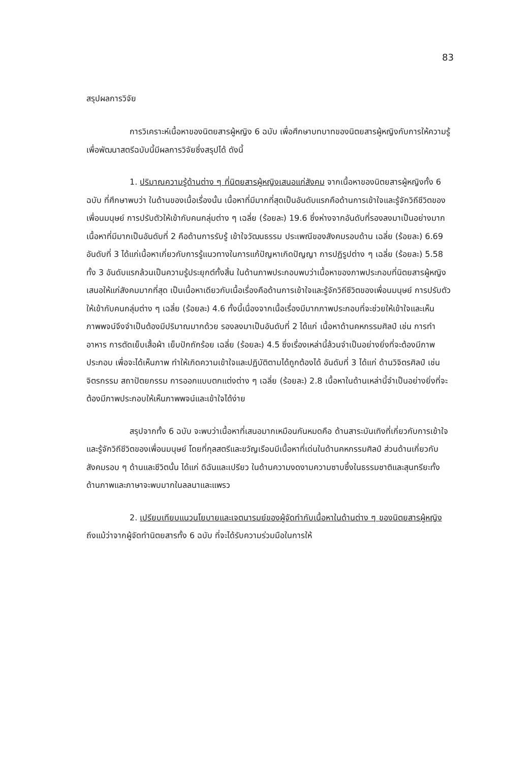83
สรุปผลการวิจัย
การวิเคราะห์เนื้อหาของนิตยสารผู้หญิง 6 ฉบับ เพื่อศึกษาบทบาทของนิตยสารผู้หญิงกับการให้ความรู้เพื่อพัฒนาสตรีฉบับนี้มีผลการวิจัยซึ่งสรุปได้ ดังนี้
1. ปริมาณความรู้ด้านต่าง ๆ ที่นิตยสารผู้หญิงเสนอแก่สังคม จากเนื้อหาของนิตยสารผู้หญิงทั้ง 6 ฉบับ ที่ศึกษาพบว่า ในด้านของเนื้อเรื่องนั้น เนื้อหาที่มีมากที่สุดเป็นอันดับแรกคือด้านการเข้าใจและรู้จักวิถีชีวิตของเพื่อนมนุษย์ การปรับตัวให้เข้ากับคนกลุ่มต่าง ๆ เฉลี่ย (ร้อยละ) 19.6 ซึ่งห่างจากอันดับที่รองลงมาเป็นอย่างมาก เนื้อหาที่มีมากเป็นอันดับที่ 2 คือด้านการรับรู้ เข้าใจวัฒนธรรม ประเพณีของสังคมรอบด้าน เฉลี่ย (ร้อยละ) 6.69 อันดับที่ 3 ได้แก่เนื้อหาเกี่ยวกับการรู้แนวทางในการแก้ปัญหาเกิดปัญญา การปฏิรูปต่าง ๆ เฉลี่ย (ร้อยละ) 5.58 ทั้ง 3 อันดับแรกล้วนเป็นความรู้ประยุกต์ทั้งสิ้น ในด้านภาพประกอบพบว่าเนื้อหาของภาพประกอบที่นิตยสารผู้หญิงเสนอให้แก่สังคมมากที่สุด เป็นเนื้อหาเดียวกับเนื้อเรื่องคือด้านการเข้าใจและรู้จักวิถีชีวิตของเพื่อนมนุษย์ การปรับตัวให้เข้ากับคนกลุ่มต่าง ๆ เฉลี่ย (ร้อยละ) 4.6 ทั้งนี้เนื่องจากเนื้อเรื่องมีมากภาพประกอบที่จะช่วยให้เข้าใจและเห็นภาพพจน์จึงจำเป็นต้องมีปริมาณมากด้วย รองลงมาเป็นอันดับที่ 2 ได้แก่ เนื้อหาด้านคหกรรมศิลป์ เช่น การทำอาหาร การตัดเย็บเสื้อผ้า เย็บปักถักร้อย เฉลี่ย (ร้อยละ) 4.5 ซึ่งเรื่องเหล่านี้ล้วนจำเป็นอย่างยิ่งที่จะต้องมีภาพประกอบ เพื่อจะได้เห็นภาพ ทำให้เกิดความเข้าใจและปฏิบัติตามได้ถูกต้องได้ อันดับที่ 3 ได้แก่ ด้านวิจิตรศิลป์ เช่น จิตรกรรม สถาปัตยกรรม การออกแบบตกแต่งต่าง ๆ เฉลี่ย (ร้อยละ) 2.8 เนื้อหาในด้านเหล่านี้จำเป็นอย่างยิ่งที่จะต้องมีภาพประกอบให้เห็นภาพพจน์และเข้าใจได้ง่าย
สรุปจากทั้ง 6 ฉบับ จะพบว่าเนื้อหาที่เสนอมากเหมือนกันหมดคือ ด้านสาระบันเทิงที่เกี่ยวกับการเข้าใจและรู้จักวิถีชีวิตของเพื่อนมนุษย์ โดยที่กุลสตรีและขวัญเรือนมีเนื้อหาที่เด่นในด้านคหกรรมศิลป์ ส่วนด้านเกี่ยวกับสังคมรอบ ๆ ด้านและชีวิตนั้น ได้แก่ ดิฉันและเปรียว ในด้านความงดงามความซาบซึ้งในธรรมชาติและสุนทรียะทั้งด้านภาพและภาษาจะพบมากในลลนาและแพรว
2. เปรียบเทียบแนวนโยบายและเจตนารมย์ของผู้จัดทำกับเนื้อหาในด้านต่าง ๆ ของนิตยสารผู้หญิง ถึงแม้ว่าจากผู้จัดทำนิตยสารทั้ง 6 ฉบับ ที่จะได้รับความร่วมมือในการให้